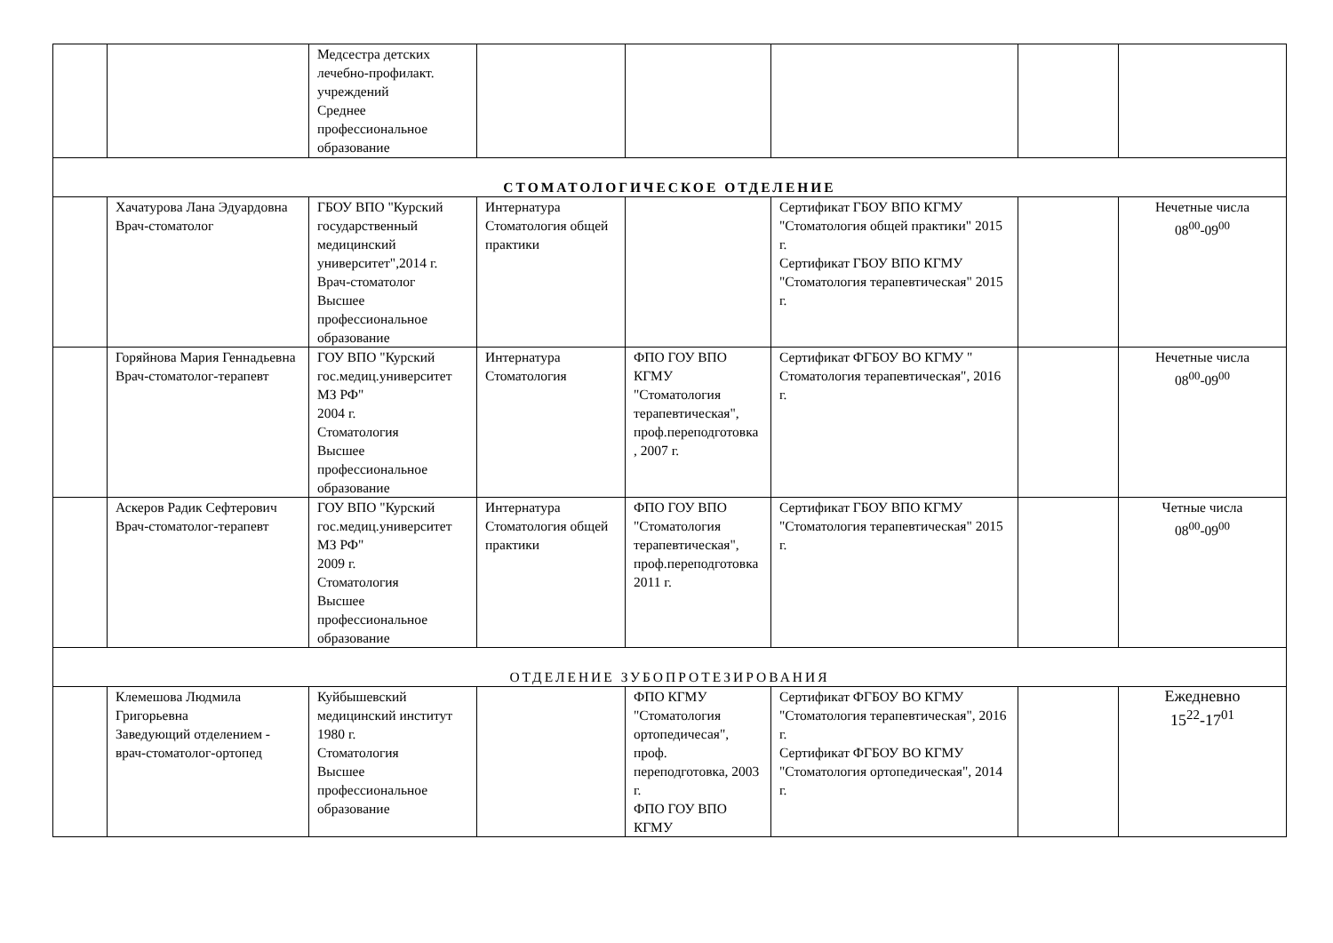| | | Медсестра детских лечебно-профилакт. учреждений Среднее профессиональное образование | | | | | |
| СТОМАТОЛОГИЧЕСКОЕ ОТДЕЛЕНИЕ | | | | | | | |
| | Хачатурова Лана Эдуардовна Врач-стоматолог | ГБОУ ВПО "Курский государственный медицинский университет",2014 г. Врач-стоматолог Высшее профессиональное образование | Интернатура Стоматология общей практики | | Сертификат ГБОУ ВПО КГМУ "Стоматология общей практики" 2015 г. Сертификат ГБОУ ВПО КГМУ "Стоматология терапевтическая" 2015 г. | | Нечетные числа 08<sup>00</sup>-09<sup>00</sup> |
| | Горяйнова Мария Геннадьевна Врач-стоматолог-терапевт | ГОУ ВПО "Курский гос.медиц.университет МЗ РФ" 2004 г. Стоматология Высшее профессиональное образование | Интернатура Стоматология | ФПО ГОУ ВПО КГМУ "Стоматология терапевтическая", проф.переподготовка , 2007 г. | Сертификат ФГБОУ ВО КГМУ " Стоматология терапевтическая", 2016 г. | | Нечетные числа 08<sup>00</sup>-09<sup>00</sup> |
| | Аскеров Радик Сефтерович Врач-стоматолог-терапевт | ГОУ ВПО "Курский гос.медиц.университет МЗ РФ" 2009 г. Стоматология Высшее профессиональное образование | Интернатура Стоматология общей практики | ФПО ГОУ ВПО "Стоматология терапевтическая", проф.переподготовка 2011 г. | Сертификат ГБОУ ВПО КГМУ "Стоматология терапевтическая" 2015 г. | | Четные числа 08<sup>00</sup>-09<sup>00</sup> |
| ОТДЕЛЕНИЕ ЗУБОПРОТЕЗИРОВАНИЯ | | | | | | | |
| | Клемешова Людмила Григорьевна Заведующий отделением - врач-стоматолог-ортопед | Куйбышевский медицинский институт 1980 г. Стоматология Высшее профессиональное образование | | ФПО КГМУ "Стоматология ортопедичесая", проф. переподготовка, 2003 г. ФПО ГОУ ВПО КГМУ | Сертификат ФГБОУ ВО КГМУ "Стоматология терапевтическая", 2016 г. Сертификат ФГБОУ ВО КГМУ "Стоматология ортопедическая", 2014 г. | | Ежедневно 15<sup>22</sup>-17<sup>01</sup> |